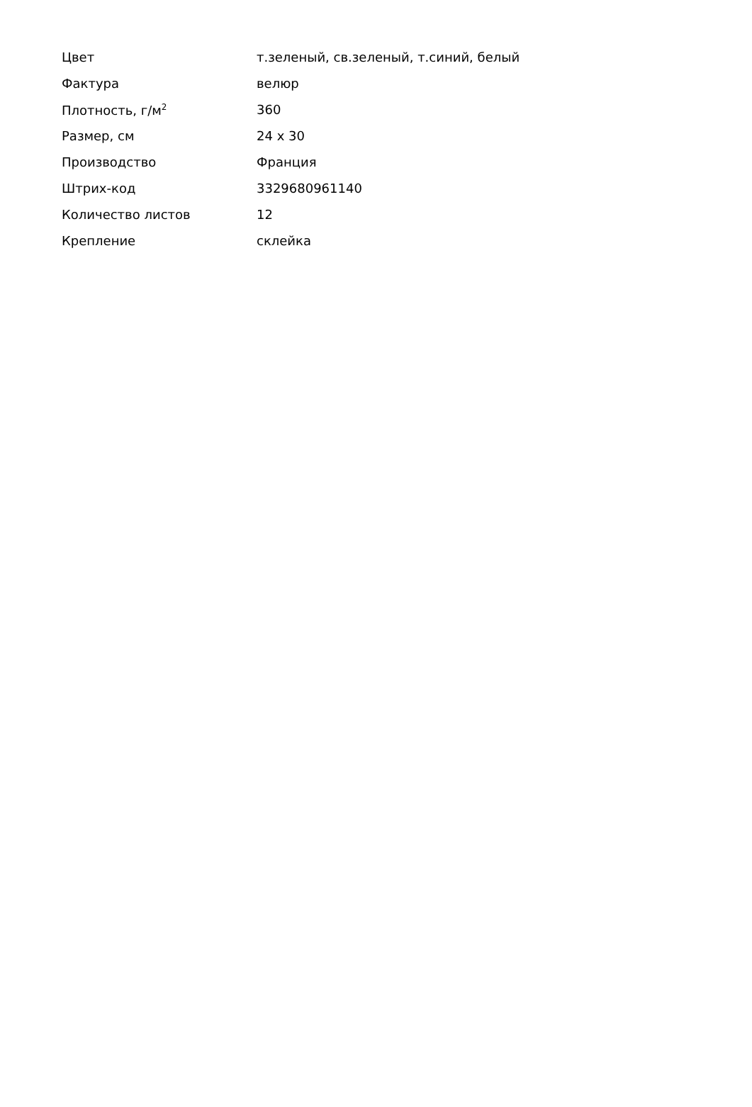| Цвет | т.зеленый, св.зеленый, т.синий, белый |
| Фактура | велюр |
| Плотность, г/м<sup>2</sup> | 360 |
| Размер, см | 24 x 30 |
| Производство | Франция |
| Штрих-код | 3329680961140 |
| Количество листов | 12 |
| Крепление | склейка |